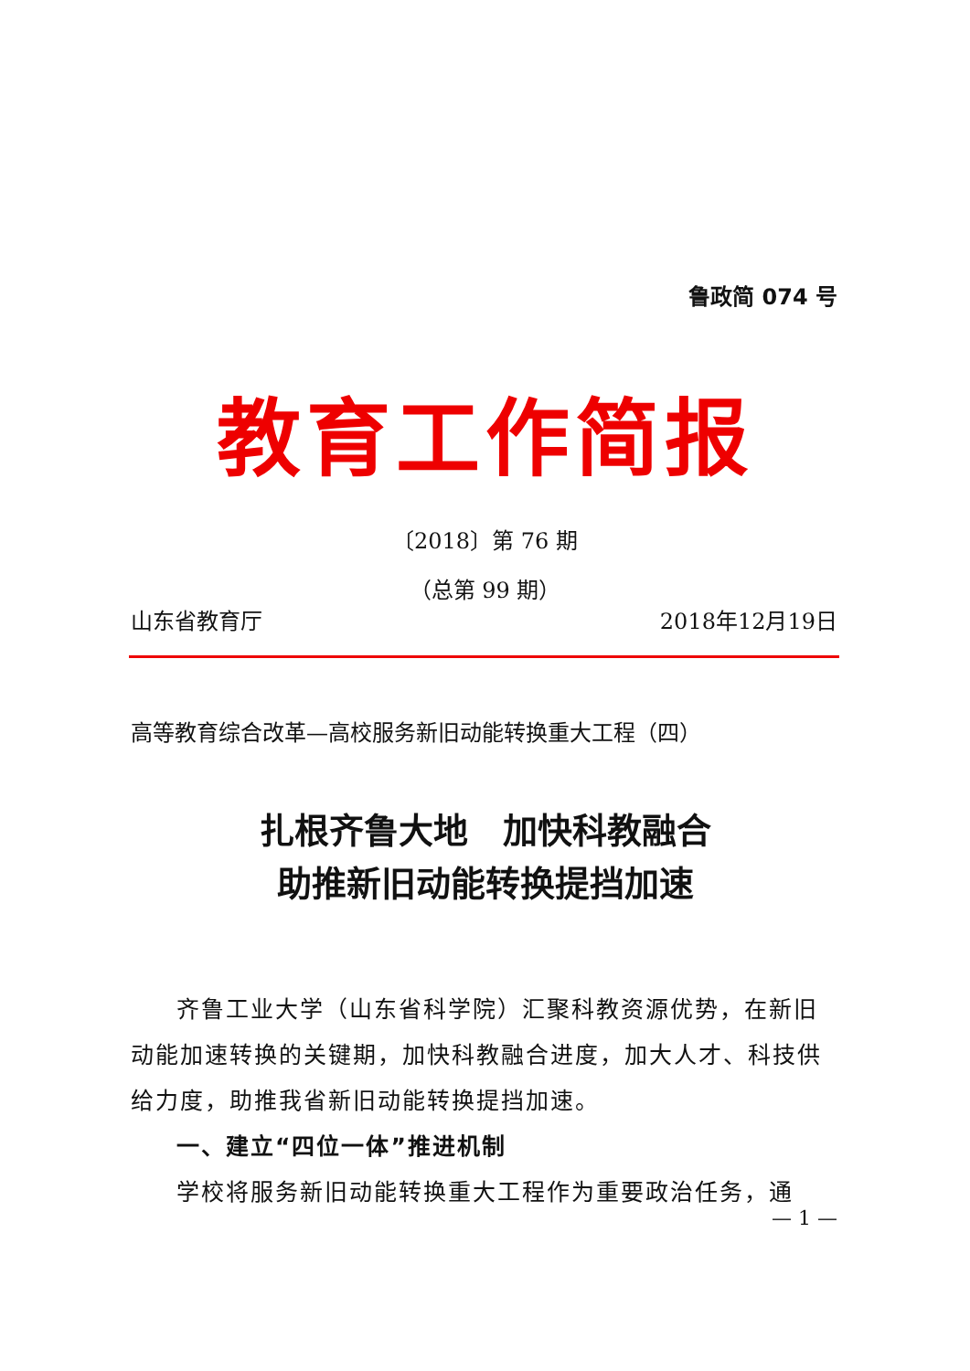鲁政简 074 号
教育工作简报
〔2018〕第 76 期
（总第 99 期）
山东省教育厅 2018年12月19日
高等教育综合改革—高校服务新旧动能转换重大工程（四）
扎根齐鲁大地　加快科教融合
助推新旧动能转换提挡加速
齐鲁工业大学（山东省科学院）汇聚科教资源优势，在新旧动能加速转换的关键期，加快科教融合进度，加大人才、科技供给力度，助推我省新旧动能转换提挡加速。
一、建立“四位一体”推进机制
学校将服务新旧动能转换重大工程作为重要政治任务，通
— 1 —